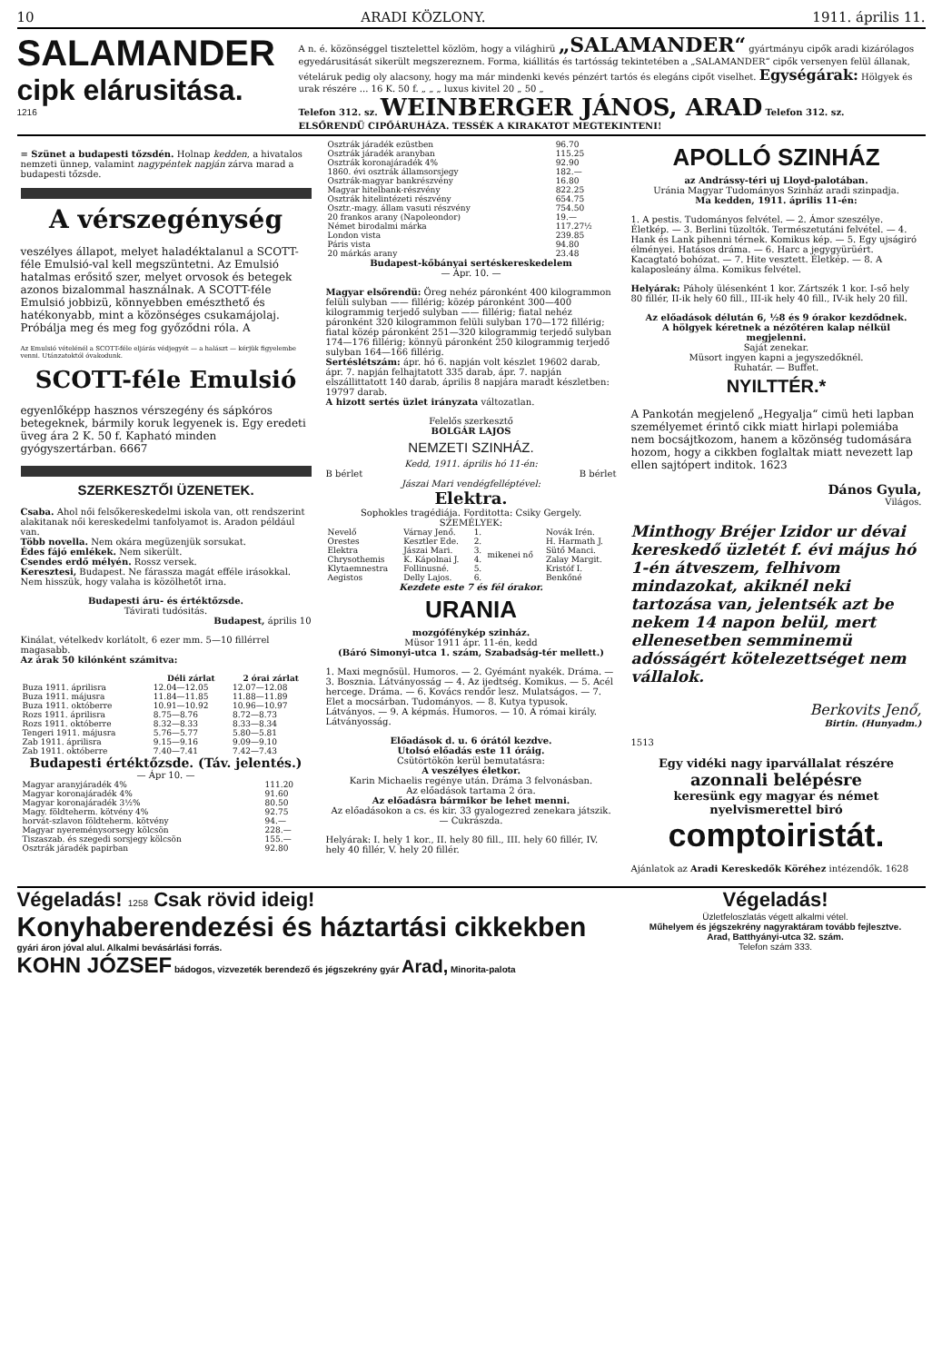10 ARADI KÖZLONY. 1911. április 11.
SALAMANDER
cipk elárusitása.
1216
A n. é. közönséggel tisztelettel közlöm, hogy a világhirü „SALAMANDER“ gyártmányu cipők aradi kizárólagos egyedárusitását sikerült megszereznem. Forma, kiállitás és tartósság tekintetében a „SALAMANDER“ cipők versenyen felül állanak, vételáruk pedig oly alacsony, hogy ma már mindenki kevés pénzért tartós és elegáns cipőt viselhet. Egységárak: Hölgyek és urak részére ... 16 K. 50 f. „ „ „ luxus kivitel 20 „ 50 „
Telefon 312. sz. WEINBERGER JÁNOS, ARAD Telefon 312. sz.
ELSŐRENDÜ CIPŐÁRUHÁZA. TESSÉK A KIRAKATOT MEGTEKINTENI!
= Szünet a budapesti tőzsdén. Holnap kedden, a hivatalos nemzeti ünnep, valamint nagypéntek napján zárva marad a budapesti tőzsde.
A vérszegénység
veszélyes állapot, melyet haladéktalanul a SCOTT-féle Emulsió-val kell megszüntetni. Az Emulsió hatalmas erősitő szer, melyet orvosok és betegek azonos bizalommal használnak. A SCOTT-féle Emulsió jobbizü, könnyebben emészthető és hatékonyabb, mint a közönséges csukamájolaj. Próbálja meg és meg fog győződni róla. A
Az Emulsió vételénél a SCOTT-féle eljárás védjegyét — a halászt — kérjük figyelembe venni. Utánzatoktól óvakodunk.
SCOTT-féle Emulsió
egyenlőképp hasznos vérszegény és sápkóros betegeknek, bármily koruk legyenek is. Egy eredeti üveg ára 2 K. 50 f. Kapható minden gyógyszertárban. 6667
SZERKESZTŐI ÜZENETEK.
Csaba. Ahol női felsőkereskedelmi iskola van, ott rendszerint alakitanak női kereskedelmi tanfolyamot is. Aradon például van.
Több novella. Nem okára megüzenjük sorsukat.
Édes fájó emlékek. Nem sikerült.
Csendes erdő mélyén. Rossz versek.
Keresztesi, Budapest. Ne fárassza magát efféle irásokkal. Nem hisszük, hogy valaha is közölhetőt irna.
Budapesti áru- és értéktőzsde.
Távirati tudósitás.
Budapest, április 10
Kinálat, vételkedv korlátolt, 6 ezer mm. 5—10 fillérrel magasabb.
Az árak 50 kilónként számitva:
| | Déli zárlat | 2 órai zárlat |
| --- | --- | --- |
| Buza 1911. áprilisra | 12.04—12.05 | 12.07—12.08 |
| Buza 1911. májusra | 11.84—11.85 | 11.88—11.89 |
| Buza 1911. októberre | 10.91—10.92 | 10.96—10.97 |
| Rozs 1911. áprilisra | 8.75—8.76 | 8.72—8.73 |
| Rozs 1911. októberre | 8.32—8.33 | 8.33—8.34 |
| Tengeri 1911. májusra | 5.76—5.77 | 5.80—5.81 |
| Zab 1911. áprilisra | 9.15—9.16 | 9.09—9.10 |
| Zab 1911. októberre | 7.40—7.41 | 7.42—7.43 |
Budapesti értéktőzsde. (Táv. jelentés.)
— Ápr 10. —
| Magyar aranyjáradék 4% | 111.20 |
| Magyar koronajáradék 4% | 91.60 |
| Magyar koronajáradék 3½% | 80.50 |
| Magy. földteherm. kötvény 4% | 92.75 |
| horvát-szlavon földteherm. kötvény | 94.— |
| Magyar nyereménysorsegy kölcsön | 228.— |
| Tiszaszab. és szegedi sorsjegy kölcsön | 155.— |
| Osztrák járadék papirban | 92.80 |
| Osztrák járadék ezüstben | 96.70 |
| Osztrák járadék aranyban | 115.25 |
| Osztrák koronajáradék 4% | 92.90 |
| 1860. évi osztrák államsorsjegy | 182.— |
| Osztrák-magyar bankrészvény | 16.80 |
| Magyar hitelbank-részvény | 822.25 |
| Osztrák hitelintézeti részvény | 654.75 |
| Osztr.-magy. állam vasuti részvény | 754.50 |
| 20 frankos arany (Napoleondor) | 19.— |
| Német birodalmi márka | 117.27½ |
| London vista | 239.85 |
| Páris vista | 94.80 |
| 20 márkás arany | 23.48 |
Budapest-kőbányai sertéskereskedelem
— Ápr. 10. —
Magyar elsőrendü: Öreg nehéz páronként 400 kilogrammon felüli sulyban —— fillérig; közép páronként 300—400 kilogrammig terjedő sulyban —— fillérig; fiatal nehéz páronként 320 kilogrammon felüli sulyban 170—172 fillérig; fiatal közép páronként 251—320 kilogrammig terjedő sulyban 174—176 fillérig; könnyü páronként 250 kilogrammig terjedő sulyban 164—166 fillérig.
Sertéslétszám: ápr. hó 6. napján volt készlet 19602 darab, ápr. 7. napján felhajtatott 335 darab, ápr. 7. napján elszállittatott 140 darab, április 8 napjára maradt készletben: 19797 darab.
A hizott sertés üzlet irányzata változatlan.
Felelős szerkesztő
BOLGÁR LAJOS
NEMZETI SZINHÁZ.
Kedd, 1911. április hó 11-én:
B bérlet B bérlet
Jászai Mari vendégfelléptével:
Elektra.
Sophokles tragédiája. Forditotta: Csiky Gergely.
SZEMÉLYEK:
| Nevelő | Várnay Jenő. | 1. | mikenei nő | Novák Irén. |
| Orestes | Kesztler Ede. | 2. | | H. Harmath J. |
| Elektra | Jászai Mari. | 3. | | Sütő Manci. |
| Chrysothemis | K. Kápolnai J. | 4. | | Zalay Margit. |
| Klytaemnestra | Follinusné. | 5. | | Kristóf I. |
| Aegistos | Delly Lajos. | 6. | | Benkőné |
Kezdete este 7 és fél órakor.
URANIA
mozgófénykép szinház.
Müsor 1911 ápr. 11-én, kedd
(Báró Simonyi-utca 1. szám, Szabadság-tér mellett.)
1. Maxi megnősül. Humoros. — 2. Gyémánt nyakék. Dráma. — 3. Bosznia. Látványosság — 4. Az ijedtség. Komikus. — 5. Acél hercege. Dráma. — 6. Kovács rendőr lesz. Mulatságos. — 7. Elet a mocsárban. Tudományos. — 8. Kutya typusok. Látványos. — 9. A képmás. Humoros. — 10. A római király. Látványosság.
Előadások d. u. 6 órától kezdve.
Utolsó előadás este 11 óráig.
Csütörtökön kerül bemutatásra:
A veszélyes életkor.
Karin Michaelis regénye után. Dráma 3 felvonásban.
Az előadások tartama 2 óra.
Az előadásra bármikor be lehet menni.
Az előadásokon a cs. és kir. 33 gyalogezred zenekara játszik. — Cukrászda.
Helyárak: I. hely 1 kor., II. hely 80 fill., III. hely 60 fillér, IV. hely 40 fillér, V. hely 20 fillér.
APOLLÓ SZINHÁZ
az Andrássy-téri uj Lloyd-palotában.
Uránia Magyar Tudományos Szinház aradi szinpadja.
Ma kedden, 1911. április 11-én:
1. A pestis. Tudományos felvétel. — 2. Ámor szeszélye. Életkép. — 3. Berlini tüzoltók. Természetutáni felvétel. — 4. Hank és Lank pihenni térnek. Komikus kép. — 5. Egy ujságiró élményei. Hatásos dráma. — 6. Harc a jegygyürüért. Kacagtató bohózat. — 7. Hite vesztett. Életkép. — 8. A kalaposleány álma. Komikus felvétel.
Helyárak: Páholy ülésenként 1 kor. Zártszék 1 kor. I-ső hely 80 fillér, II-ik hely 60 fill., III-ik hely 40 fill., IV-ik hely 20 fill.
Az előadások délután 6, ½8 és 9 órakor kezdődnek.
A hölgyek kéretnek a nézőtéren kalap nélkül megjelenni.
Saját zenekar.
Müsort ingyen kapni a jegyszedőknél.
Ruhatár. — Buffet.
NYILTTÉR.*
A Pankotán megjelenő „Hegyalja“ cimü heti lapban személyemet érintő cikk miatt hirlapi polemiába nem bocsájtkozom, hanem a közönség tudomására hozom, hogy a cikkben foglaltak miatt nevezett lap ellen sajtópert inditok. 1623
Dános Gyula,
Világos.
Minthogy Bréjer Izidor ur dévai kereskedő üzletét f. évi május hó 1-én átveszem, felhivom mindazokat, akiknél neki tartozása van, jelentsék azt be nekem 14 napon belül, mert ellenesetben semminemü adósságért kötelezettséget nem vállalok.
Berkovits Jenő,
Birtin. (Hunyadm.)
1513
Egy vidéki nagy iparvállalat részére
azonnali belépésre
keresünk egy magyar és német nyelvismerettel biró
comptoiristát.
Ajánlatok az Aradi Kereskedők Köréhez intézendők. 1628
Végeladás! 1258 Csak rövid ideig!
Konyhaberendezési és háztartási cikkekben
gyári áron jóval alul. Alkalmi bevásárlási forrás.
KOHN JÓZSEF bádogos, vizvezeték berendező és jégszekrény gyár Arad, Minorita-palota
Végeladás!
Üzletfeloszlatás végett alkalmi vétel.
Műhelyem és jégszekrény nagyraktáram tovább fejlesztve.
Arad, Batthyányi-utca 32. szám.
Telefon szám 333.